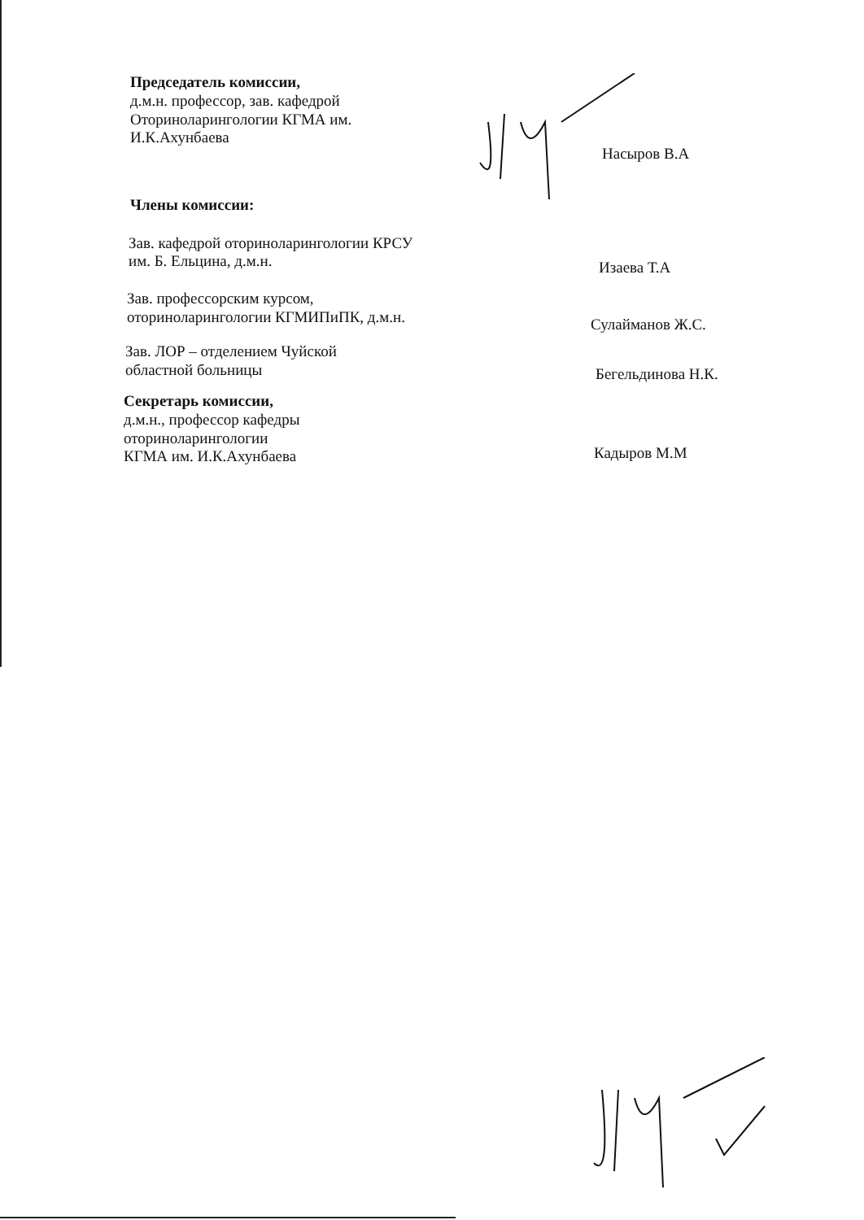Председатель комиссии,
д.м.н. профессор, зав. кафедрой
Оториноларингологии КГМА им.
И.К.Ахунбаева
Насыров В.А
Члены комиссии:
Зав. кафедрой оториноларингологии КРСУ
им. Б. Ельцина, д.м.н.
Изаева Т.А
Зав. профессорским курсом,
оториноларингологии КГМИПиПК, д.м.н.
Сулайманов Ж.С.
Зав. ЛОР – отделением Чуйской
областной больницы
Бегельдинова Н.К.
Секретарь комиссии,
д.м.н., профессор кафедры
оториноларингологии
КГМА им. И.К.Ахунбаева
Кадыров М.М